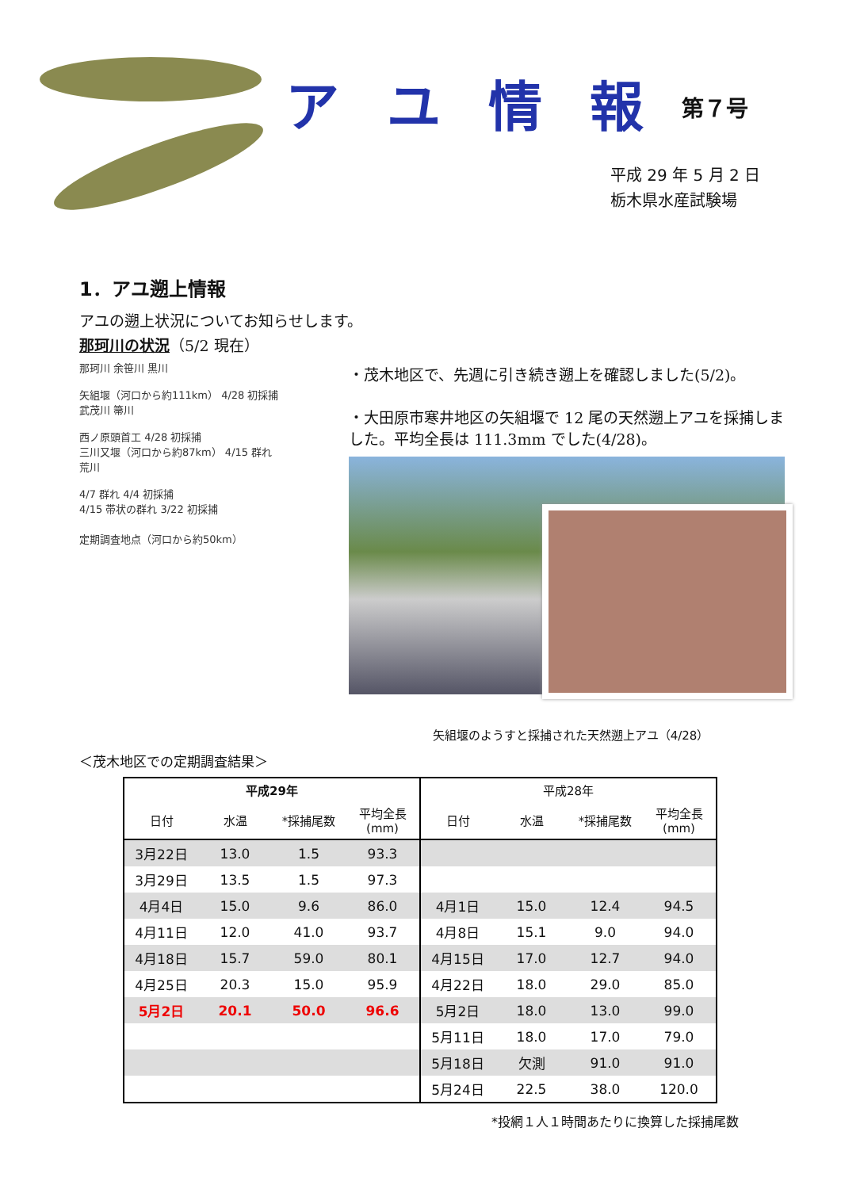アユ情報 第７号
平成 29 年 5 月 2 日
栃木県水産試験場
1．アユ遡上情報
アユの遡上状況についてお知らせします。
那珂川の状況（5/2 現在）
那珂川 余笹川 黒川
矢組堰（河口から約111km） 4/28 初採捕
武茂川 箒川
西ノ原頭首工 4/28 初採捕
三川又堰（河口から約87km） 4/15 群れ
荒川
4/7 群れ 4/4 初採捕
4/15 帯状の群れ 3/22 初採捕
定期調査地点（河口から約50km）
・茂木地区で、先週に引き続き遡上を確認しました(5/2)。
・大田原市寒井地区の矢組堰で 12 尾の天然遡上アユを採捕しました。平均全長は 111.3mm でした(4/28)。
矢組堰のようすと採捕された天然遡上アユ（4/28）
＜茂木地区での定期調査結果＞
| 平成29年 | | | | 平成28年 | | | |
| --- | --- | --- | --- | --- | --- | --- | --- |
| 日付 | 水温 | *採捕尾数 | 平均全長(mm) | 日付 | 水温 | *採捕尾数 | 平均全長(mm) |
| 3月22日 | 13.0 | 1.5 | 93.3 | | | | |
| 3月29日 | 13.5 | 1.5 | 97.3 | | | | |
| 4月4日 | 15.0 | 9.6 | 86.0 | 4月1日 | 15.0 | 12.4 | 94.5 |
| 4月11日 | 12.0 | 41.0 | 93.7 | 4月8日 | 15.1 | 9.0 | 94.0 |
| 4月18日 | 15.7 | 59.0 | 80.1 | 4月15日 | 17.0 | 12.7 | 94.0 |
| 4月25日 | 20.3 | 15.0 | 95.9 | 4月22日 | 18.0 | 29.0 | 85.0 |
| 5月2日 | 20.1 | 50.0 | 96.6 | 5月2日 | 18.0 | 13.0 | 99.0 |
| | | | | 5月11日 | 18.0 | 17.0 | 79.0 |
| | | | | 5月18日 | 欠測 | 91.0 | 91.0 |
| | | | | 5月24日 | 22.5 | 38.0 | 120.0 |
*投網１人１時間あたりに換算した採捕尾数